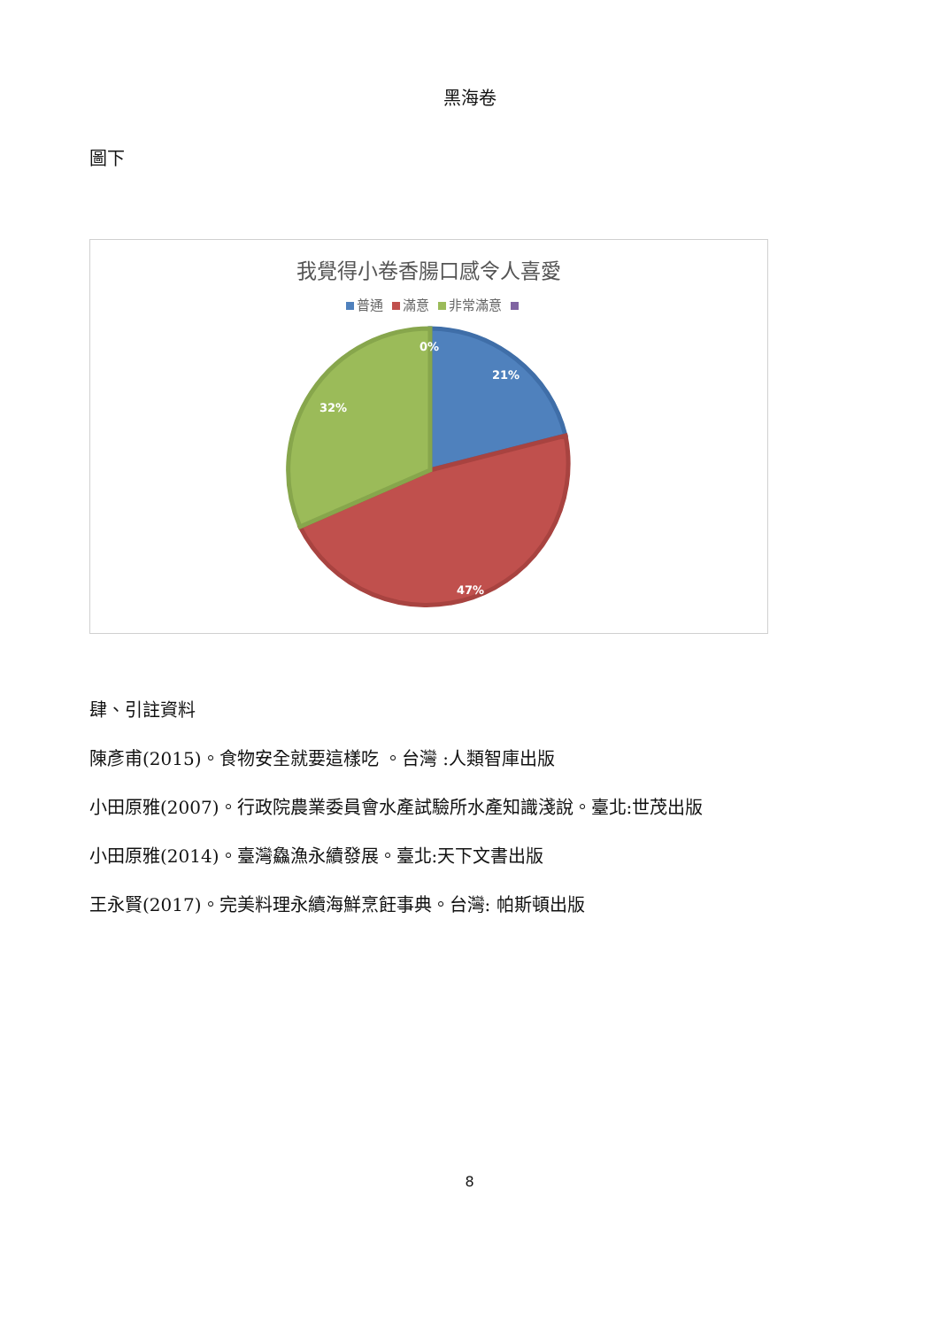黑海卷
圖下
我覺得小卷香腸口感令人喜愛
普通 滿意 非常滿意
0%
21%
32%
47%
肆、引註資料
陳彥甫(2015)。食物安全就要這樣吃 。台灣 :人類智庫出版
小田原雅(2007)。行政院農業委員會水產試驗所水產知識淺說。臺北:世茂出版
小田原雅(2014)。臺灣鱻漁永續發展。臺北:天下文書出版
王永賢(2017)。完美料理永續海鮮烹飪事典。台灣: 帕斯頓出版
8